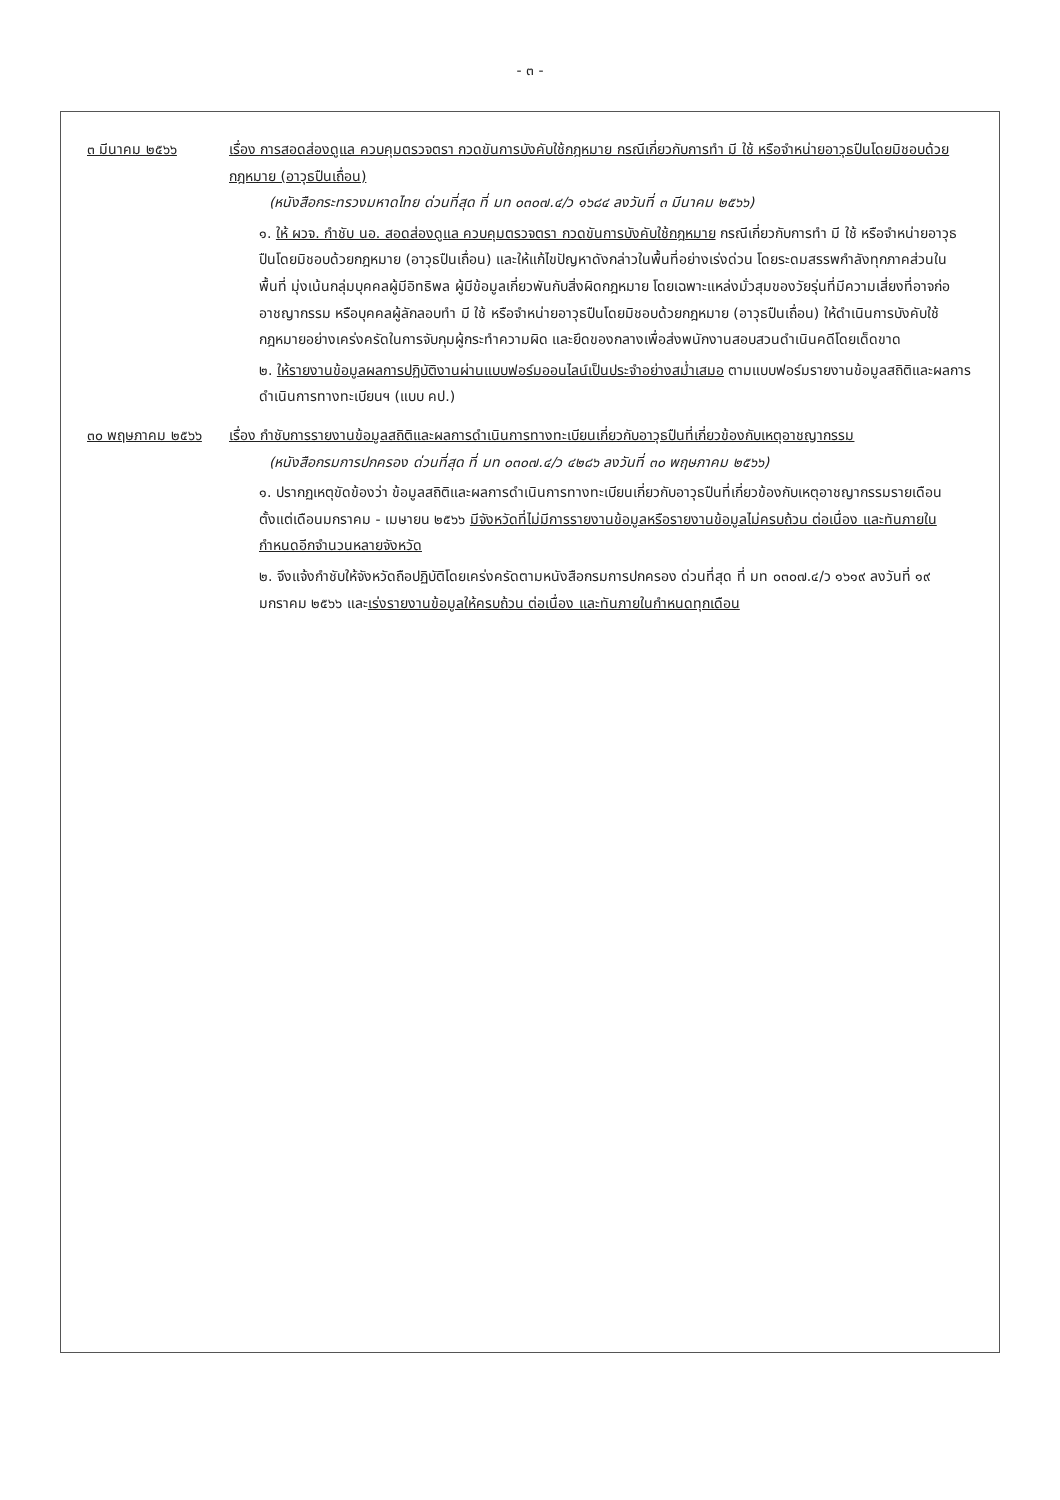- ๓ -
| ๓ มีนาคม ๒๕๖๖ | เรื่อง การสอดส่องดูแล ควบคุมตรวจตรา กวดขันการบังคับใช้กฎหมาย กรณีเกี่ยวกับการทำ มี ใช้ หรือจำหน่ายอาวุธปืนโดยมิชอบด้วยกฎหมาย (อาวุธปืนเถื่อน) (หนังสือกระทรวงมหาดไทย ด่วนที่สุด ที่ มท ๐๓๐๗.๔/ว ๑๖๘๔ ลงวันที่ ๓ มีนาคม ๒๕๖๖) ๑. ให้ ผวจ. กำชับ นอ. สอดส่องดูแล ควบคุมตรวจตรา กวดขันการบังคับใช้กฎหมาย กรณีเกี่ยวกับการทำ มี ใช้ หรือจำหน่ายอาวุธปืนโดยมิชอบด้วยกฎหมาย (อาวุธปืนเถื่อน) และให้แก้ไขปัญหาดังกล่าวในพื้นที่อย่างเร่งด่วน โดยระดมสรรพกำลังทุกภาคส่วนในพื้นที่ มุ่งเน้นกลุ่มบุคคลผู้มีอิทธิพล ผู้มีข้อมูลเกี่ยวพันกับสิ่งผิดกฎหมาย โดยเฉพาะแหล่งมั่วสุมของวัยรุ่นที่มีความเสี่ยงที่อาจก่ออาชญากรรม หรือบุคคลผู้ลักลอบทำ มี ใช้ หรือจำหน่ายอาวุธปืนโดยมิชอบด้วยกฎหมาย (อาวุธปืนเถื่อน) ให้ดำเนินการบังคับใช้กฎหมายอย่างเคร่งครัดในการจับกุมผู้กระทำความผิด และยึดของกลางเพื่อส่งพนักงานสอบสวนดำเนินคดีโดยเด็ดขาด ๒. ให้รายงานข้อมูลผลการปฏิบัติงานผ่านแบบฟอร์มออนไลน์เป็นประจำอย่างสม่ำเสมอ ตามแบบฟอร์มรายงานข้อมูลสถิติและผลการดำเนินการทางทะเบียนฯ (แบบ คป.) |
| ๓๐ พฤษภาคม ๒๕๖๖ | เรื่อง กำชับการรายงานข้อมูลสถิติและผลการดำเนินการทางทะเบียนเกี่ยวกับอาวุธปืนที่เกี่ยวข้องกับเหตุอาชญากรรม (หนังสือกรมการปกครอง ด่วนที่สุด ที่ มท ๐๓๐๗.๔/ว ๔๒๘๖ ลงวันที่ ๓๐ พฤษภาคม ๒๕๖๖) ๑. ปรากฏเหตุขัดข้องว่า ข้อมูลสถิติและผลการดำเนินการทางทะเบียนเกี่ยวกับอาวุธปืนที่เกี่ยวข้องกับเหตุอาชญากรรมรายเดือน ตั้งแต่เดือนมกราคม - เมษายน ๒๕๖๖ มีจังหวัดที่ไม่มีการรายงานข้อมูลหรือรายงานข้อมูลไม่ครบถ้วน ต่อเนื่อง และทันภายในกำหนดอีกจำนวนหลายจังหวัด ๒. จึงแจ้งกำชับให้จังหวัดถือปฏิบัติโดยเคร่งครัดตามหนังสือกรมการปกครอง ด่วนที่สุด ที่ มท ๐๓๐๗.๔/ว ๑๖๑๙ ลงวันที่ ๑๙ มกราคม ๒๕๖๖ และ เร่งรายงานข้อมูลให้ครบถ้วน ต่อเนื่อง และทันภายในกำหนดทุกเดือน |